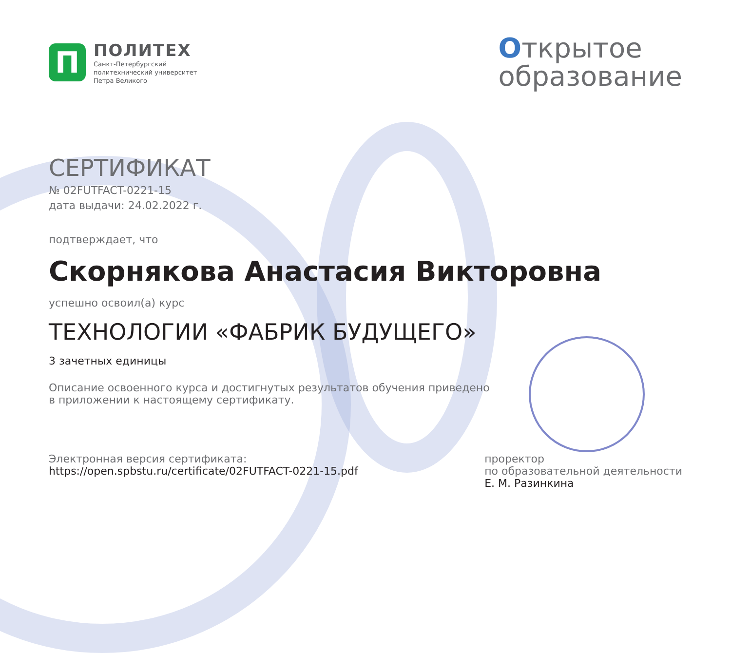П
ПОЛИТЕХ
Санкт-Петербургский
политехнический университет
Петра Великого
Открытое
образование
СЕРТИФИКАТ
№ 02FUTFACT-0221-15
дата выдачи: 24.02.2022 г.
подтверждает, что
Скорнякова Анастасия Викторовна
успешно освоил(а) курс
ТЕХНОЛОГИИ «ФАБРИК БУДУЩЕГО»
3 зачетных единицы
Описание освоенного курса и достигнутых результатов обучения приведено
в приложении к настоящему сертификату.
Электронная версия сертификата:
https://open.spbstu.ru/certificate/02FUTFACT-0221-15.pdf
проректор
по образовательной деятельности
Е. М. Разинкина